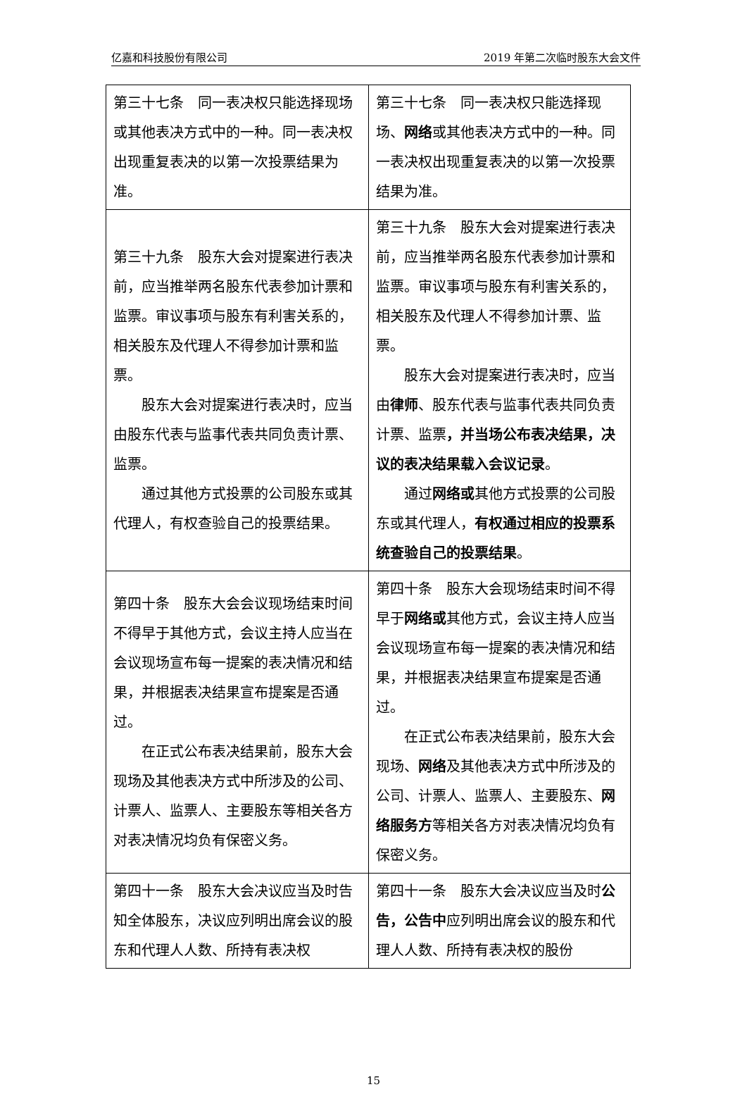亿嘉和科技股份有限公司 2019 年第二次临时股东大会文件
| 第三十七条 同一表决权只能选择现场或其他表决方式中的一种。同一表决权出现重复表决的以第一次投票结果为准。 | 第三十七条 同一表决权只能选择现场、 网络 或其他表决方式中的一种。同一表决权出现重复表决的以第一次投票结果为准。 |
| 第三十九条 股东大会对提案进行表决前，应当推举两名股东代表参加计票和监票。审议事项与股东有利害关系的，相关股东及代理人不得参加计票和监票。 股东大会对提案进行表决时，应当由股东代表与监事代表共同负责计票、监票。 通过其他方式投票的公司股东或其代理人，有权查验自己的投票结果。 | 第三十九条 股东大会对提案进行表决前，应当推举两名股东代表参加计票和监票。审议事项与股东有利害关系的，相关股东及代理人不得参加计票、监票。 股东大会对提案进行表决时，应当由 律师 、股东代表与监事代表共同负责计票、监票 ，并当场公布表决结果，决议的表决结果载入会议记录 。 通过 网络或 其他方式投票的公司股东或其代理人， 有权通过相应的投票系统查验自己的投票结果 。 |
| 第四十条 股东大会会议现场结束时间不得早于其他方式，会议主持人应当在会议现场宣布每一提案的表决情况和结果，并根据表决结果宣布提案是否通过。 在正式公布表决结果前，股东大会现场及其他表决方式中所涉及的公司、计票人、监票人、主要股东等相关各方对表决情况均负有保密义务。 | 第四十条 股东大会现场结束时间不得早于 网络或 其他方式，会议主持人应当会议现场宣布每一提案的表决情况和结果，并根据表决结果宣布提案是否通过。 在正式公布表决结果前，股东大会现场、 网络 及其他表决方式中所涉及的公司、计票人、监票人、主要股东、 网络服务方 等相关各方对表决情况均负有保密义务。 |
| 第四十一条 股东大会决议应当及时告知全体股东，决议应列明出席会议的股东和代理人人数、所持有表决权 | 第四十一条 股东大会决议应当及时 公告，公告中 应列明出席会议的股东和代理人人数、所持有表决权的股份 |
15